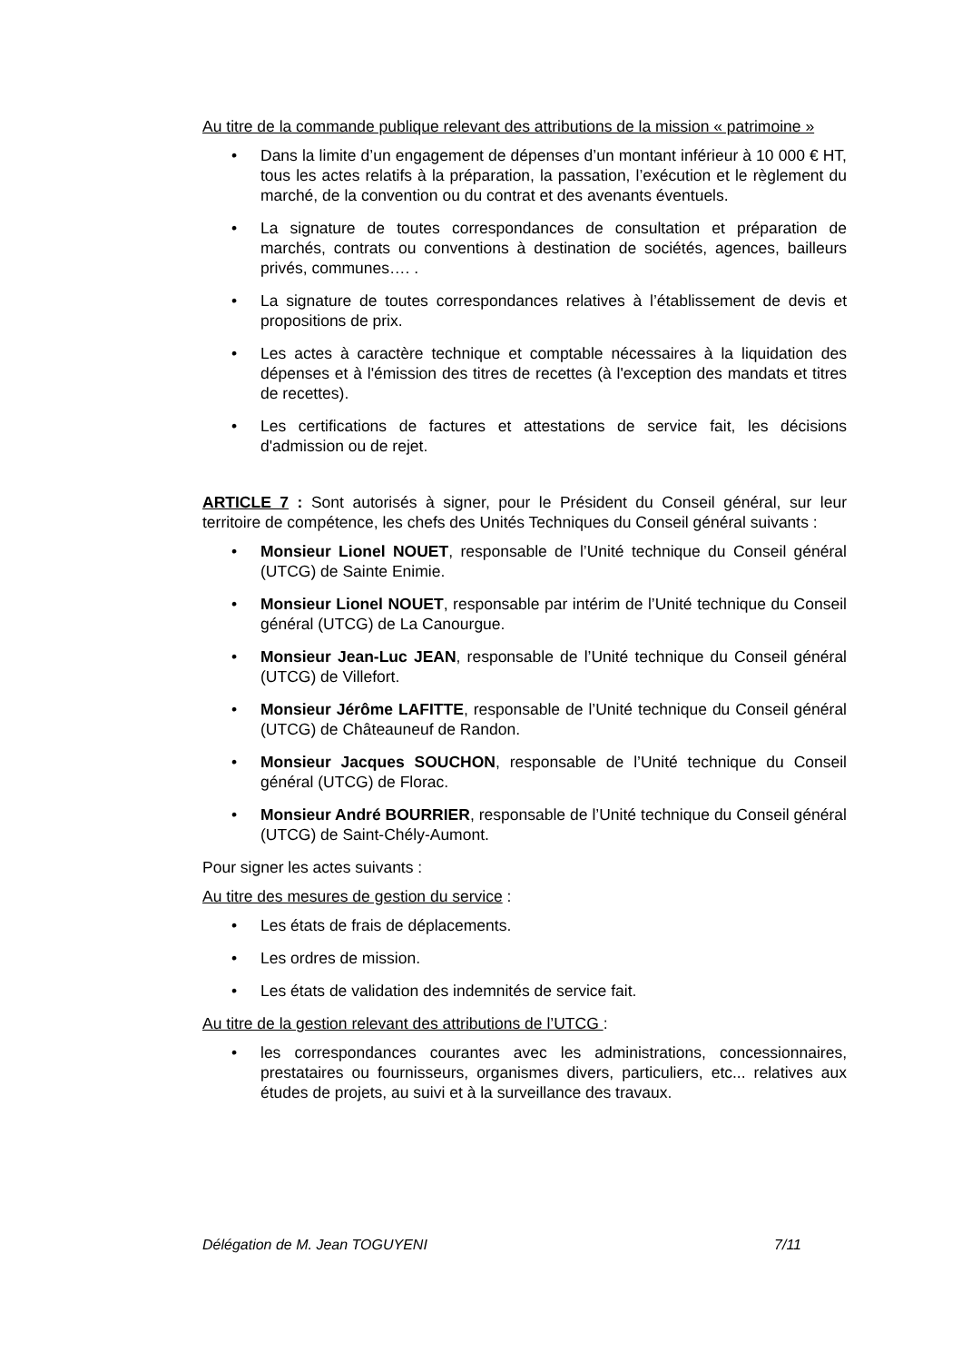Au titre de la commande publique relevant des attributions de la mission « patrimoine »
• Dans la limite d’un engagement de dépenses d’un montant inférieur à 10 000 € HT, tous les actes relatifs à la préparation, la passation, l’exécution et le règlement du marché, de la convention ou du contrat et des avenants éventuels.
• La signature de toutes correspondances de consultation et préparation de marchés, contrats ou conventions à destination de sociétés, agences, bailleurs privés, communes…. .
• La signature de toutes correspondances relatives à l’établissement de devis et propositions de prix.
• Les actes à caractère technique et comptable nécessaires à la liquidation des dépenses et à l'émission des titres de recettes (à l'exception des mandats et titres de recettes).
• Les certifications de factures et attestations de service fait, les décisions d'admission ou de rejet.
ARTICLE 7 : Sont autorisés à signer, pour le Président du Conseil général, sur leur territoire de compétence, les chefs des Unités Techniques du Conseil général suivants :
• Monsieur Lionel NOUET, responsable de l’Unité technique du Conseil général (UTCG) de Sainte Enimie.
• Monsieur Lionel NOUET, responsable par intérim de l’Unité technique du Conseil général (UTCG) de La Canourgue.
• Monsieur Jean-Luc JEAN, responsable de l’Unité technique du Conseil général (UTCG) de Villefort.
• Monsieur Jérôme LAFITTE, responsable de l’Unité technique du Conseil général (UTCG) de Châteauneuf de Randon.
• Monsieur Jacques SOUCHON, responsable de l’Unité technique du Conseil général (UTCG) de Florac.
• Monsieur André BOURRIER, responsable de l’Unité technique du Conseil général (UTCG) de Saint-Chély-Aumont.
Pour signer les actes suivants :
Au titre des mesures de gestion du service :
• Les états de frais de déplacements.
• Les ordres de mission.
• Les états de validation des indemnités de service fait.
Au titre de la gestion relevant des attributions de l’UTCG :
• les correspondances courantes avec les administrations, concessionnaires, prestataires ou fournisseurs, organismes divers, particuliers, etc... relatives aux études de projets, au suivi et à la surveillance des travaux.
Délégation de M. Jean TOGUYENI 7/11